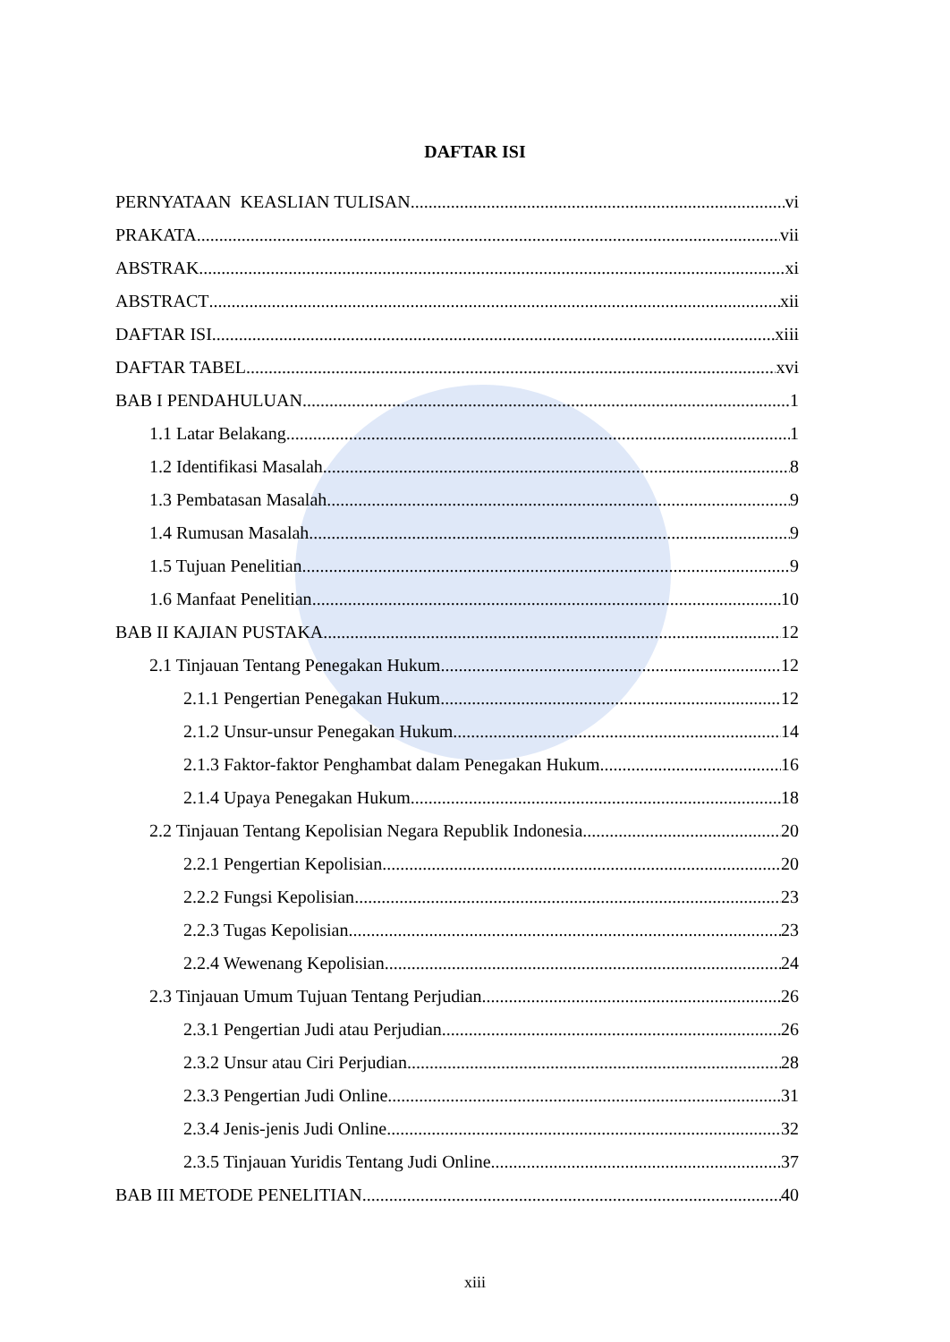DAFTAR ISI
PERNYATAAN KEASLIAN TULISAN vi
PRAKATA vii
ABSTRAK xi
ABSTRACT xii
DAFTAR ISI xiii
DAFTAR TABEL xvi
BAB I PENDAHULUAN 1
1.1 Latar Belakang 1
1.2 Identifikasi Masalah 8
1.3 Pembatasan Masalah 9
1.4 Rumusan Masalah 9
1.5 Tujuan Penelitian 9
1.6 Manfaat Penelitian 10
BAB II KAJIAN PUSTAKA 12
2.1 Tinjauan Tentang Penegakan Hukum 12
2.1.1 Pengertian Penegakan Hukum 12
2.1.2 Unsur-unsur Penegakan Hukum 14
2.1.3 Faktor-faktor Penghambat dalam Penegakan Hukum 16
2.1.4 Upaya Penegakan Hukum 18
2.2 Tinjauan Tentang Kepolisian Negara Republik Indonesia 20
2.2.1 Pengertian Kepolisian 20
2.2.2 Fungsi Kepolisian 23
2.2.3 Tugas Kepolisian 23
2.2.4 Wewenang Kepolisian 24
2.3 Tinjauan Umum Tujuan Tentang Perjudian 26
2.3.1 Pengertian Judi atau Perjudian 26
2.3.2 Unsur atau Ciri Perjudian 28
2.3.3 Pengertian Judi Online 31
2.3.4 Jenis-jenis Judi Online 32
2.3.5 Tinjauan Yuridis Tentang Judi Online 37
BAB III METODE PENELITIAN 40
xiii